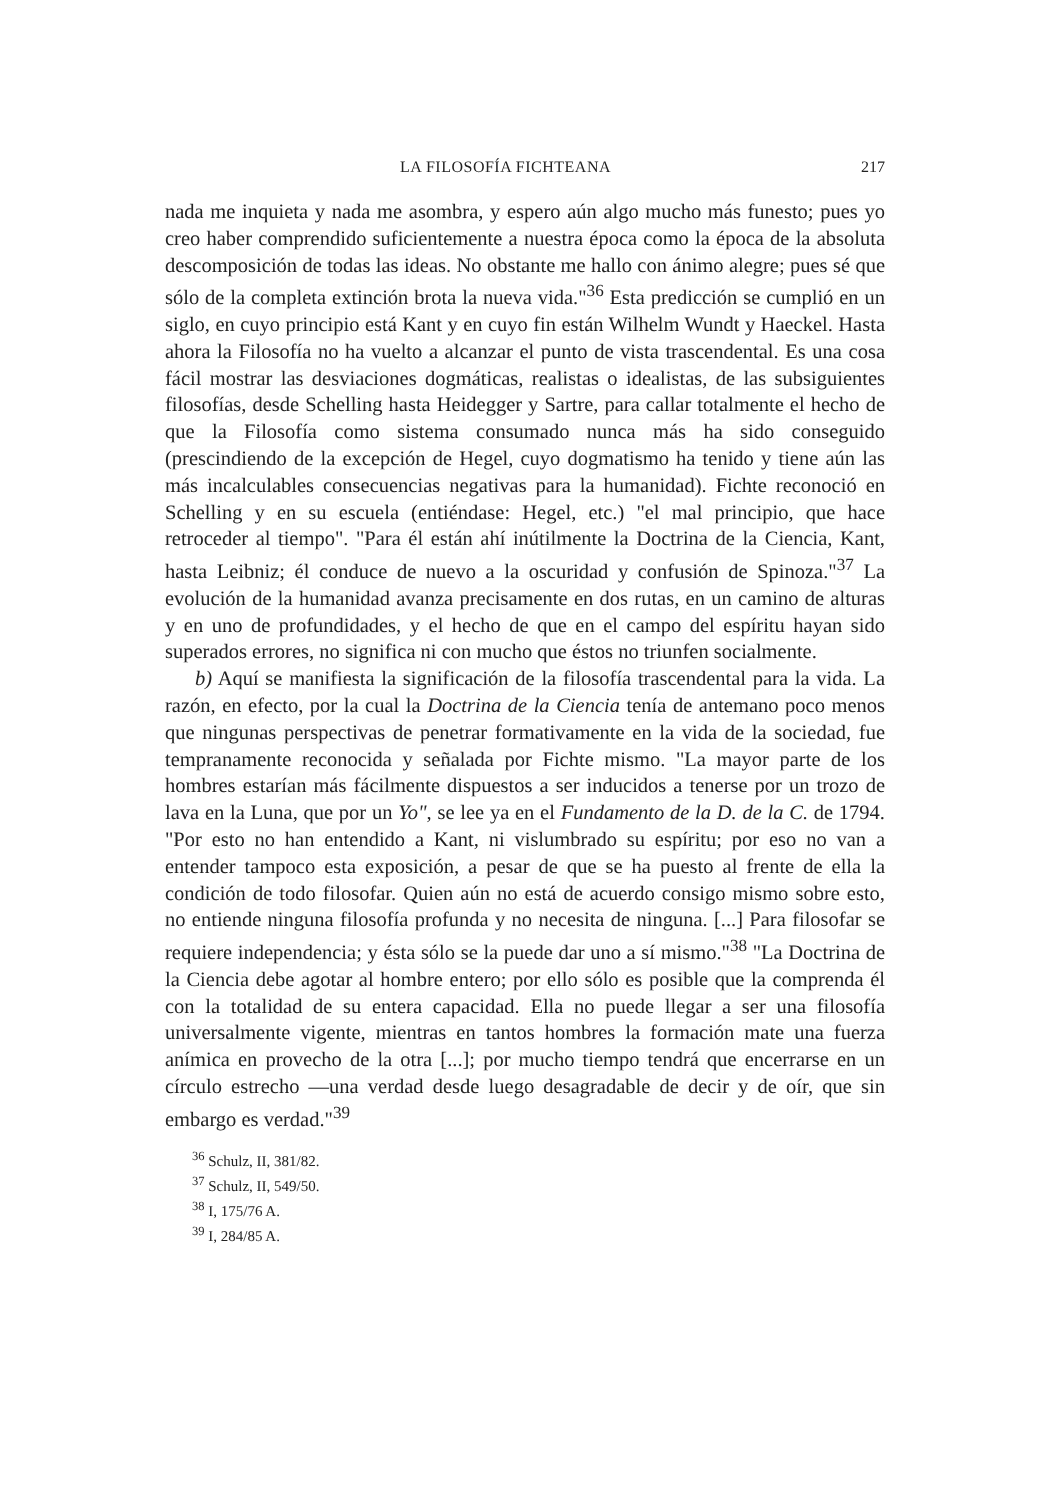LA FILOSOFÍA FICHTEANA 217
nada me inquieta y nada me asombra, y espero aún algo mucho más funesto; pues yo creo haber comprendido suficientemente a nuestra época como la época de la absoluta descomposición de todas las ideas. No obstante me hallo con ánimo alegre; pues sé que sólo de la completa extinción brota la nueva vida."<sup>36</sup> Esta predicción se cumplió en un siglo, en cuyo principio está Kant y en cuyo fin están Wilhelm Wundt y Haeckel. Hasta ahora la Filosofía no ha vuelto a alcanzar el punto de vista trascendental. Es una cosa fácil mostrar las desviaciones dogmáticas, realistas o idealistas, de las subsiguientes filosofías, desde Schelling hasta Heidegger y Sartre, para callar totalmente el hecho de que la Filosofía como sistema consumado nunca más ha sido conseguido (prescindiendo de la excepción de Hegel, cuyo dogmatismo ha tenido y tiene aún las más incalculables consecuencias negativas para la humanidad). Fichte reconoció en Schelling y en su escuela (entiéndase: Hegel, etc.) "el mal principio, que hace retroceder al tiempo". "Para él están ahí inútilmente la Doctrina de la Ciencia, Kant, hasta Leibniz; él conduce de nuevo a la oscuridad y confusión de Spinoza."<sup>37</sup> La evolución de la humanidad avanza precisamente en dos rutas, en un camino de alturas y en uno de profundidades, y el hecho de que en el campo del espíritu hayan sido superados errores, no significa ni con mucho que éstos no triunfen socialmente.
b) Aquí se manifiesta la significación de la filosofía trascendental para la vida. La razón, en efecto, por la cual la Doctrina de la Ciencia tenía de antemano poco menos que ningunas perspectivas de penetrar formativamente en la vida de la sociedad, fue tempranamente reconocida y señalada por Fichte mismo. "La mayor parte de los hombres estarían más fácilmente dispuestos a ser inducidos a tenerse por un trozo de lava en la Luna, que por un Yo", se lee ya en el Fundamento de la D. de la C. de 1794. "Por esto no han entendido a Kant, ni vislumbrado su espíritu; por eso no van a entender tampoco esta exposición, a pesar de que se ha puesto al frente de ella la condición de todo filosofar. Quien aún no está de acuerdo consigo mismo sobre esto, no entiende ninguna filosofía profunda y no necesita de ninguna. [...] Para filosofar se requiere independencia; y ésta sólo se la puede dar uno a sí mismo."<sup>38</sup> "La Doctrina de la Ciencia debe agotar al hombre entero; por ello sólo es posible que la comprenda él con la totalidad de su entera capacidad. Ella no puede llegar a ser una filosofía universalmente vigente, mientras en tantos hombres la formación mate una fuerza anímica en provecho de la otra [...]; por mucho tiempo tendrá que encerrarse en un círculo estrecho —una verdad desde luego desagradable de decir y de oír, que sin embargo es verdad."<sup>39</sup>
<sup>36</sup> Schulz, II, 381/82.
<sup>37</sup> Schulz, II, 549/50.
<sup>38</sup> I, 175/76 A.
<sup>39</sup> I, 284/85 A.